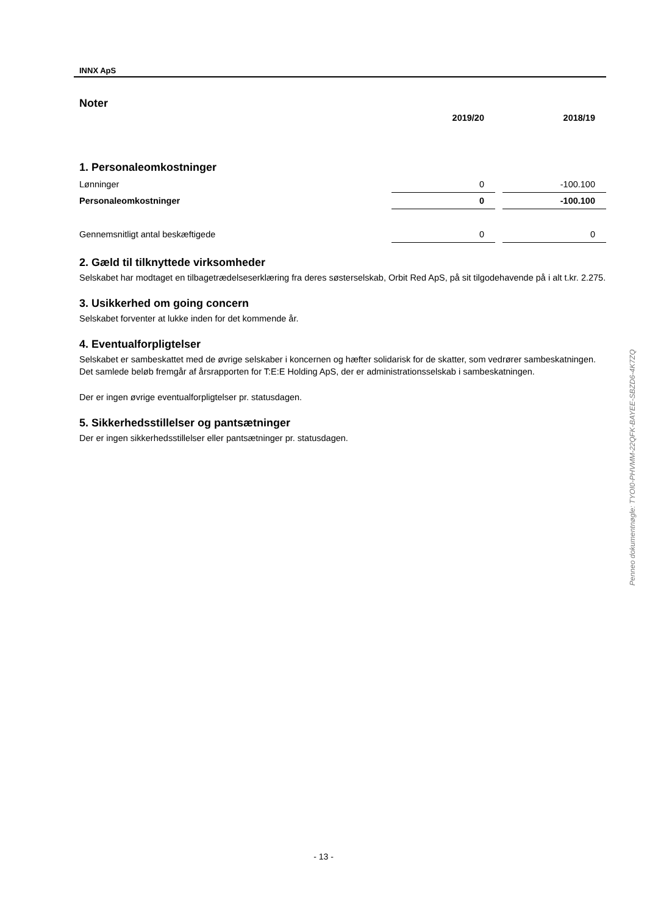INNX ApS
Noter
| | 2019/20 | | 2018/19 |
1. Personaleomkostninger
| Lønninger | 0 | | -100.100 |
| Personaleomkostninger | 0 | | -100.100 |
| Gennemsnitligt antal beskæftigede | 0 | | 0 |
2. Gæld til tilknyttede virksomheder
Selskabet har modtaget en tilbagetrædelseserklæring fra deres søsterselskab, Orbit Red ApS, på sit tilgodehavende på i alt t.kr. 2.275.
3. Usikkerhed om going concern
Selskabet forventer at lukke inden for det kommende år.
4. Eventualforpligtelser
Selskabet er sambeskattet med de øvrige selskaber i koncernen og hæfter solidarisk for de skatter, som vedrører sambeskatningen. Det samlede beløb fremgår af årsrapporten for T:E:E Holding ApS, der er administrationsselskab i sambeskatningen.
Der er ingen øvrige eventualforpligtelser pr. statusdagen.
5. Sikkerhedsstillelser og pantsætninger
Der er ingen sikkerhedsstillelser eller pantsætninger pr. statusdagen.
Penneo dokumentnøgle: TYOI0-PHVMM-22QFK-BAYEE-SBZD6-4K7ZQ
- 13 -